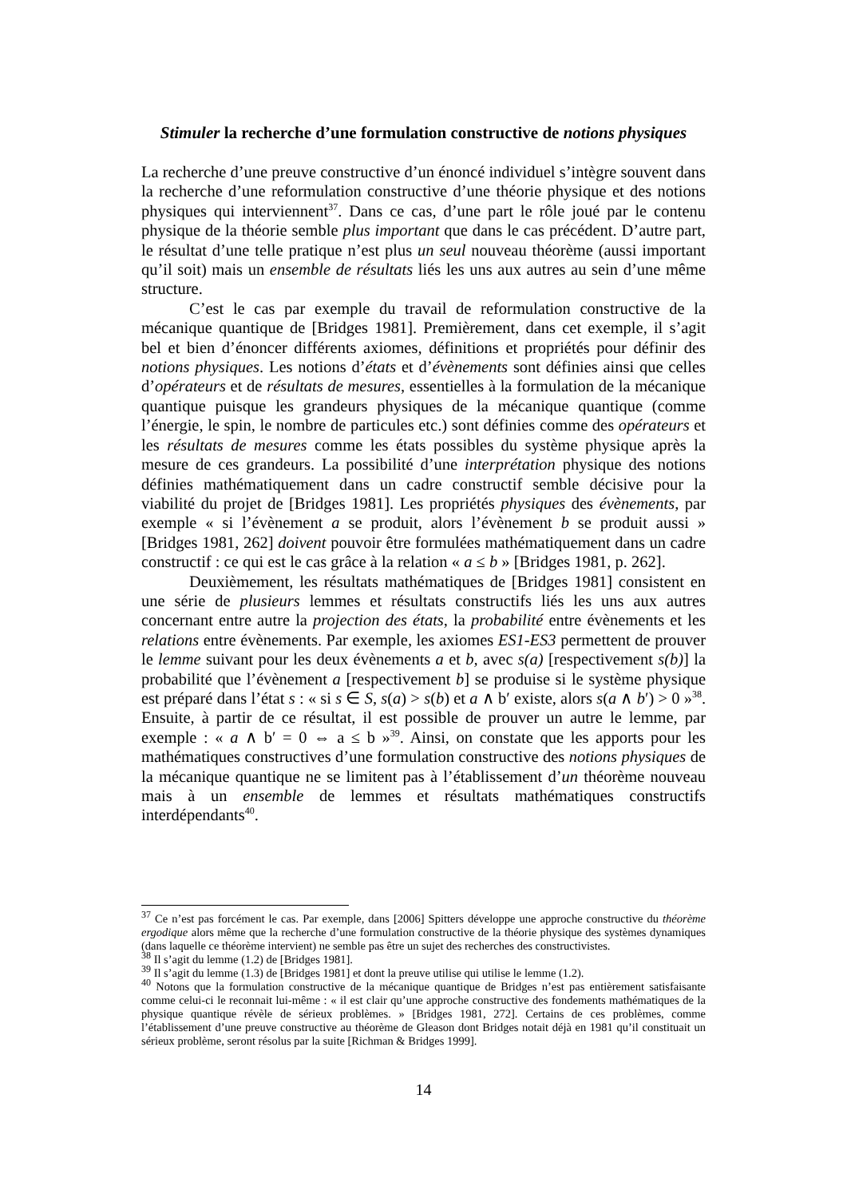Stimuler la recherche d’une formulation constructive de notions physiques
La recherche d’une preuve constructive d’un énoncé individuel s’intègre souvent dans la recherche d’une reformulation constructive d’une théorie physique et des notions physiques qui interviennent<sup>37</sup>. Dans ce cas, d’une part le rôle joué par le contenu physique de la théorie semble plus important que dans le cas précédent. D’autre part, le résultat d’une telle pratique n’est plus un seul nouveau théorème (aussi important qu’il soit) mais un ensemble de résultats liés les uns aux autres au sein d’une même structure.
C’est le cas par exemple du travail de reformulation constructive de la mécanique quantique de [Bridges 1981]. Premièrement, dans cet exemple, il s’agit bel et bien d’énoncer différents axiomes, définitions et propriétés pour définir des notions physiques. Les notions d’états et d’évènements sont définies ainsi que celles d’opérateurs et de résultats de mesures, essentielles à la formulation de la mécanique quantique puisque les grandeurs physiques de la mécanique quantique (comme l’énergie, le spin, le nombre de particules etc.) sont définies comme des opérateurs et les résultats de mesures comme les états possibles du système physique après la mesure de ces grandeurs. La possibilité d’une interprétation physique des notions définies mathématiquement dans un cadre constructif semble décisive pour la viabilité du projet de [Bridges 1981]. Les propriétés physiques des évènements, par exemple « si l’évènement a se produit, alors l’évènement b se produit aussi » [Bridges 1981, 262] doivent pouvoir être formulées mathématiquement dans un cadre constructif : ce qui est le cas grâce à la relation « a ≤ b » [Bridges 1981, p. 262].
Deuxièmement, les résultats mathématiques de [Bridges 1981] consistent en une série de plusieurs lemmes et résultats constructifs liés les uns aux autres concernant entre autre la projection des états, la probabilité entre évènements et les relations entre évènements. Par exemple, les axiomes ES1-ES3 permettent de prouver le lemme suivant pour les deux évènements a et b, avec s(a) [respectivement s(b)] la probabilité que l’évènement a [respectivement b] se produise si le système physique est préparé dans l’état s : « si s ∈ S, s(a) > s(b) et a ∧ b′ existe, alors s(a ∧ b′) > 0 »<sup>38</sup>. Ensuite, à partir de ce résultat, il est possible de prouver un autre le lemme, par exemple : « a ∧ b′ = 0 ⇔ a ≤ b »<sup>39</sup>. Ainsi, on constate que les apports pour les mathématiques constructives d’une formulation constructive des notions physiques de la mécanique quantique ne se limitent pas à l’établissement d’un théorème nouveau mais à un ensemble de lemmes et résultats mathématiques constructifs interdépendants<sup>40</sup>.
<sup>37</sup> Ce n’est pas forcément le cas. Par exemple, dans [2006] Spitters développe une approche constructive du théorème ergodique alors même que la recherche d’une formulation constructive de la théorie physique des systèmes dynamiques (dans laquelle ce théorème intervient) ne semble pas être un sujet des recherches des constructivistes.
<sup>38</sup> Il s’agit du lemme (1.2) de [Bridges 1981].
<sup>39</sup> Il s’agit du lemme (1.3) de [Bridges 1981] et dont la preuve utilise qui utilise le lemme (1.2).
<sup>40</sup> Notons que la formulation constructive de la mécanique quantique de Bridges n’est pas entièrement satisfaisante comme celui-ci le reconnait lui-même : « il est clair qu’une approche constructive des fondements mathématiques de la physique quantique révèle de sérieux problèmes. » [Bridges 1981, 272]. Certains de ces problèmes, comme l’établissement d’une preuve constructive au théorème de Gleason dont Bridges notait déjà en 1981 qu’il constituait un sérieux problème, seront résolus par la suite [Richman & Bridges 1999].
14